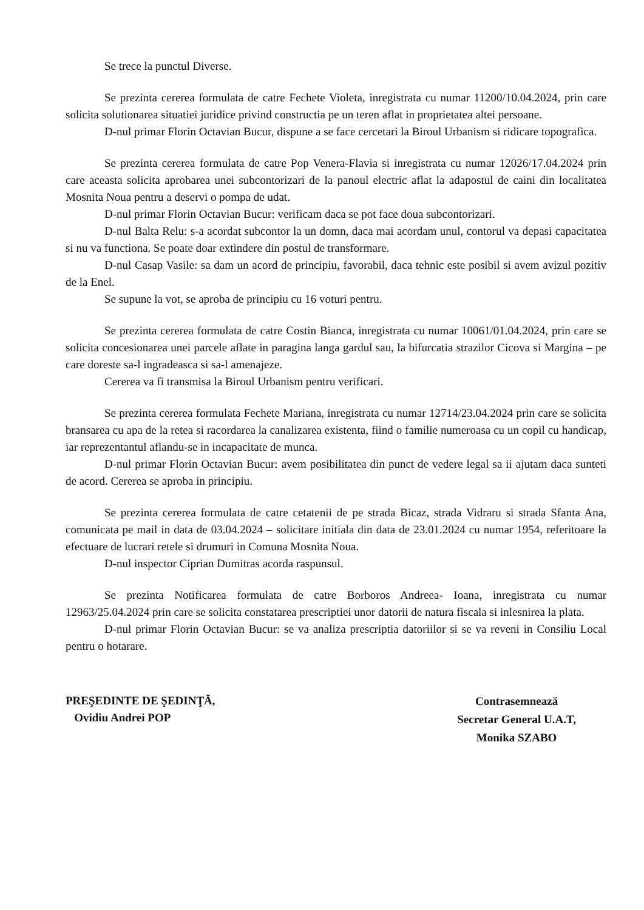Se trece la punctul Diverse.
Se prezinta cererea formulata de catre Fechete Violeta, inregistrata cu numar 11200/10.04.2024, prin care solicita solutionarea situatiei juridice privind constructia pe un teren aflat in proprietatea altei persoane.
D-nul primar Florin Octavian Bucur, dispune a se face cercetari la Biroul Urbanism si ridicare topografica.
Se prezinta cererea formulata de catre Pop Venera-Flavia si inregistrata cu numar 12026/17.04.2024 prin care aceasta solicita aprobarea unei subcontorizari de la panoul electric aflat la adapostul de caini din localitatea Mosnita Noua pentru a deservi o pompa de udat.
D-nul primar Florin Octavian Bucur: verificam daca se pot face doua subcontorizari.
D-nul Balta Relu: s-a acordat subcontor la un domn, daca mai acordam unul, contorul va depasi capacitatea si nu va functiona. Se poate doar extindere din postul de transformare.
D-nul Casap Vasile: sa dam un acord de principiu, favorabil, daca tehnic este posibil si avem avizul pozitiv de la Enel.
Se supune la vot, se aproba de principiu cu 16 voturi pentru.
Se prezinta cererea formulata de catre Costin Bianca, inregistrata cu numar 10061/01.04.2024, prin care se solicita concesionarea unei parcele aflate in paragina langa gardul sau, la bifurcatia strazilor Cicova si Margina – pe care doreste sa-l ingradeasca si sa-l amenajeze.
Cererea va fi transmisa la Biroul Urbanism pentru verificari.
Se prezinta cererea formulata Fechete Mariana, inregistrata cu numar 12714/23.04.2024 prin care se solicita bransarea cu apa de la retea si racordarea la canalizarea existenta, fiind o familie numeroasa cu un copil cu handicap, iar reprezentantul aflandu-se in incapacitate de munca.
D-nul primar Florin Octavian Bucur: avem posibilitatea din punct de vedere legal sa ii ajutam daca sunteti de acord. Cererea se aproba in principiu.
Se prezinta cererea formulata de catre cetatenii de pe strada Bicaz, strada Vidraru si strada Sfanta Ana, comunicata pe mail in data de 03.04.2024 – solicitare initiala din data de 23.01.2024 cu numar 1954, referitoare la efectuare de lucrari retele si drumuri in Comuna Mosnita Noua.
D-nul inspector Ciprian Dumitras acorda raspunsul.
Se prezinta Notificarea formulata de catre Borboros Andreea- Ioana, inregistrata cu numar 12963/25.04.2024 prin care se solicita constatarea prescriptiei unor datorii de natura fiscala si inlesnirea la plata.
D-nul primar Florin Octavian Bucur: se va analiza prescriptia datoriilor si se va reveni in Consiliu Local pentru o hotarare.
PREŞEDINTE DE ŞEDINŢĂ,
Ovidiu Andrei POP
Contrasemnează
Secretar General U.A.T,
Monika SZABO